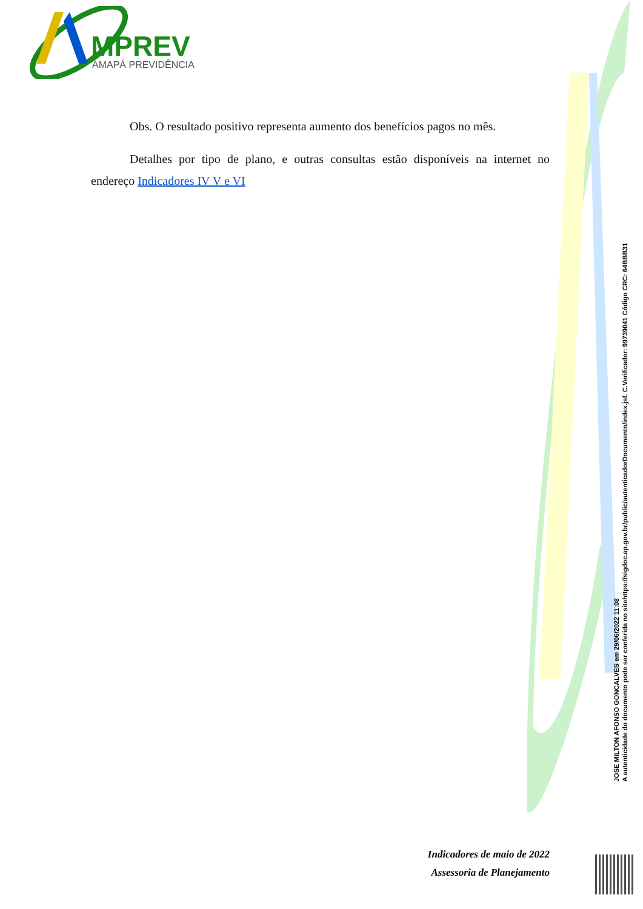MPREV
AMAPÁ PREVIDÊNCIA
Obs. O resultado positivo representa aumento dos benefícios pagos no mês.
Detalhes por tipo de plano, e outras consultas estão disponíveis na internet no endereço Indicadores IV V e VI
JOSE MILTON AFONSO GONCALVES em 29/06/2022 11:08
A autenticidade do documento pode ser conferida no sitehttps://sigdoc.ap.gov.br/public/autenticadorDocumento/index.jsf. C.Verificador: 99739041 Código CRC: 64BBB31
Indicadores de maio de 2022
Assessoria de Planejamento